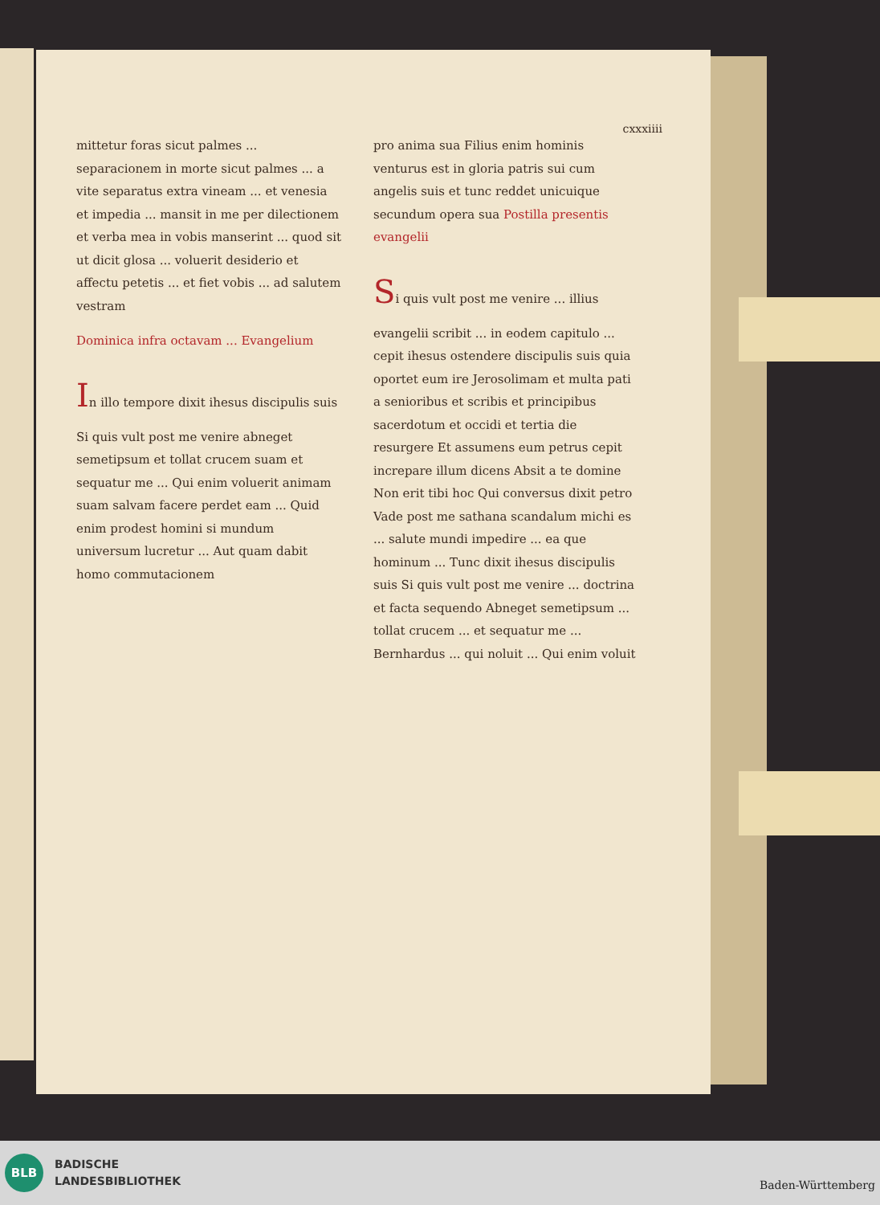cxxxiiii
mittetur foras sicut palmes ... separacionem in morte sicut palmes ... a vite separatus extra vineam ... et venesia et impedia ... mansit in me per dilectionem et verba mea in vobis manserint ... quod sit ut dicit glosa ... voluerit desiderio et affectu petetis ... et fiet vobis ... ad salutem vestram
Dominica infra octavam ... Evangelium
In illo tempore dixit ihesus discipulis suis Si quis vult post me venire abneget semetipsum et tollat crucem suam et sequatur me ... Qui enim voluerit animam suam salvam facere perdet eam ... Quid enim prodest homini si mundum universum lucretur ... Aut quam dabit homo commutacionem
pro anima sua Filius enim hominis venturus est in gloria patris sui cum angelis suis et tunc reddet unicuique secundum opera sua Postilla presentis evangelii
Si quis vult post me venire ... illius evangelii scribit ... in eodem capitulo ... cepit ihesus ostendere discipulis suis quia oportet eum ire Jerosolimam et multa pati a senioribus et scribis et principibus sacerdotum et occidi et tertia die resurgere Et assumens eum petrus cepit increpare illum dicens Absit a te domine Non erit tibi hoc Qui conversus dixit petro Vade post me sathana scandalum michi es ... salute mundi impedire ... ea que hominum ... Tunc dixit ihesus discipulis suis Si quis vult post me venire ... doctrina et facta sequendo Abneget semetipsum ... tollat crucem ... et sequatur me ... Bernhardus ... qui noluit ... Qui enim voluit
BLB
BADISCHE
LANDESBIBLIOTHEK
Baden-Württemberg